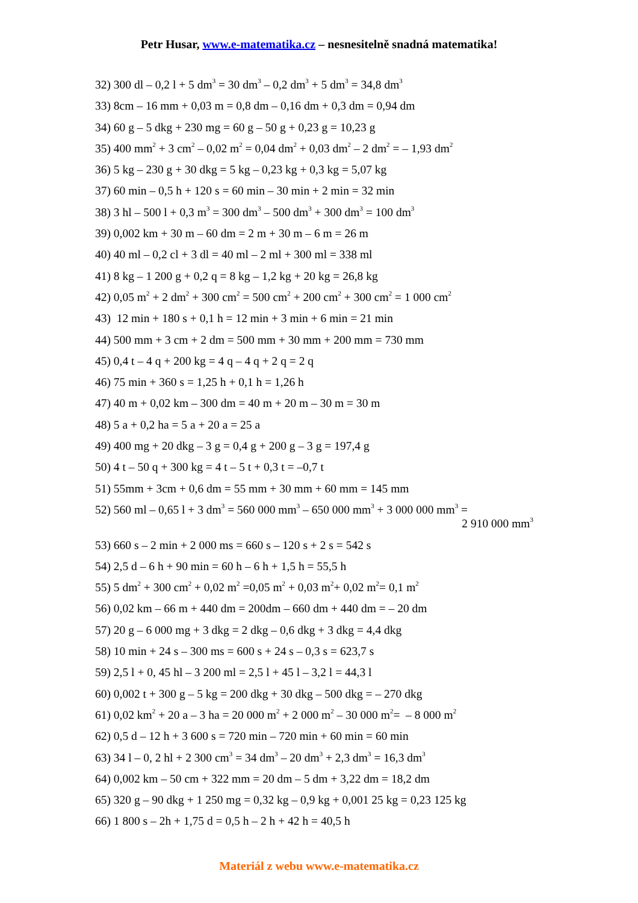Petr Husar, www.e-matematika.cz – nesnesitelně snadná matematika!
32) 300 dl – 0,2 l + 5 dm<sup>3</sup> = 30 dm<sup>3</sup> – 0,2 dm<sup>3</sup> + 5 dm<sup>3</sup> = 34,8 dm<sup>3</sup>
33) 8cm – 16 mm + 0,03 m = 0,8 dm – 0,16 dm + 0,3 dm = 0,94 dm
34) 60 g – 5 dkg + 230 mg = 60 g – 50 g + 0,23 g = 10,23 g
35) 400 mm<sup>2</sup> + 3 cm<sup>2</sup> – 0,02 m<sup>2</sup> = 0,04 dm<sup>2</sup> + 0,03 dm<sup>2</sup> – 2 dm<sup>2</sup> = – 1,93 dm<sup>2</sup>
36) 5 kg – 230 g + 30 dkg = 5 kg – 0,23 kg + 0,3 kg = 5,07 kg
37) 60 min – 0,5 h + 120 s = 60 min – 30 min + 2 min = 32 min
38) 3 hl – 500 l + 0,3 m<sup>3</sup> = 300 dm<sup>3</sup> – 500 dm<sup>3</sup> + 300 dm<sup>3</sup> = 100 dm<sup>3</sup>
39) 0,002 km + 30 m – 60 dm = 2 m + 30 m – 6 m = 26 m
40) 40 ml – 0,2 cl + 3 dl = 40 ml – 2 ml + 300 ml = 338 ml
41) 8 kg – 1 200 g + 0,2 q = 8 kg – 1,2 kg + 20 kg = 26,8 kg
42) 0,05 m<sup>2</sup> + 2 dm<sup>2</sup> + 300 cm<sup>2</sup> = 500 cm<sup>2</sup> + 200 cm<sup>2</sup> + 300 cm<sup>2</sup> = 1 000 cm<sup>2</sup>
43) 12 min + 180 s + 0,1 h = 12 min + 3 min + 6 min = 21 min
44) 500 mm + 3 cm + 2 dm = 500 mm + 30 mm + 200 mm = 730 mm
45) 0,4 t – 4 q + 200 kg = 4 q – 4 q + 2 q = 2 q
46) 75 min + 360 s = 1,25 h + 0,1 h = 1,26 h
47) 40 m + 0,02 km – 300 dm = 40 m + 20 m – 30 m = 30 m
48) 5 a + 0,2 ha = 5 a + 20 a = 25 a
49) 400 mg + 20 dkg – 3 g = 0,4 g + 200 g – 3 g = 197,4 g
50) 4 t – 50 q + 300 kg = 4 t – 5 t + 0,3 t = –0,7 t
51) 55mm + 3cm + 0,6 dm = 55 mm + 30 mm + 60 mm = 145 mm
52) 560 ml – 0,65 l + 3 dm<sup>3</sup> = 560 000 mm<sup>3</sup> – 650 000 mm<sup>3</sup> + 3 000 000 mm<sup>3</sup> =
2 910 000 mm<sup>3</sup>
53) 660 s – 2 min + 2 000 ms = 660 s – 120 s + 2 s = 542 s
54) 2,5 d – 6 h + 90 min = 60 h – 6 h + 1,5 h = 55,5 h
55) 5 dm<sup>2</sup> + 300 cm<sup>2</sup> + 0,02 m<sup>2</sup> =0,05 m<sup>2</sup> + 0,03 m<sup>2</sup>+ 0,02 m<sup>2</sup>= 0,1 m<sup>2</sup>
56) 0,02 km – 66 m + 440 dm = 200dm – 660 dm + 440 dm = – 20 dm
57) 20 g – 6 000 mg + 3 dkg = 2 dkg – 0,6 dkg + 3 dkg = 4,4 dkg
58) 10 min + 24 s – 300 ms = 600 s + 24 s – 0,3 s = 623,7 s
59) 2,5 l + 0, 45 hl – 3 200 ml = 2,5 l + 45 l – 3,2 l = 44,3 l
60) 0,002 t + 300 g – 5 kg = 200 dkg + 30 dkg – 500 dkg = – 270 dkg
61) 0,02 km<sup>2</sup> + 20 a – 3 ha = 20 000 m<sup>2</sup> + 2 000 m<sup>2</sup> – 30 000 m<sup>2</sup>= – 8 000 m<sup>2</sup>
62) 0,5 d – 12 h + 3 600 s = 720 min – 720 min + 60 min = 60 min
63) 34 l – 0, 2 hl + 2 300 cm<sup>3</sup> = 34 dm<sup>3</sup> – 20 dm<sup>3</sup> + 2,3 dm<sup>3</sup> = 16,3 dm<sup>3</sup>
64) 0,002 km – 50 cm + 322 mm = 20 dm – 5 dm + 3,22 dm = 18,2 dm
65) 320 g – 90 dkg + 1 250 mg = 0,32 kg – 0,9 kg + 0,001 25 kg = 0,23 125 kg
66) 1 800 s – 2h + 1,75 d = 0,5 h – 2 h + 42 h = 40,5 h
Materiál z webu www.e-matematika.cz